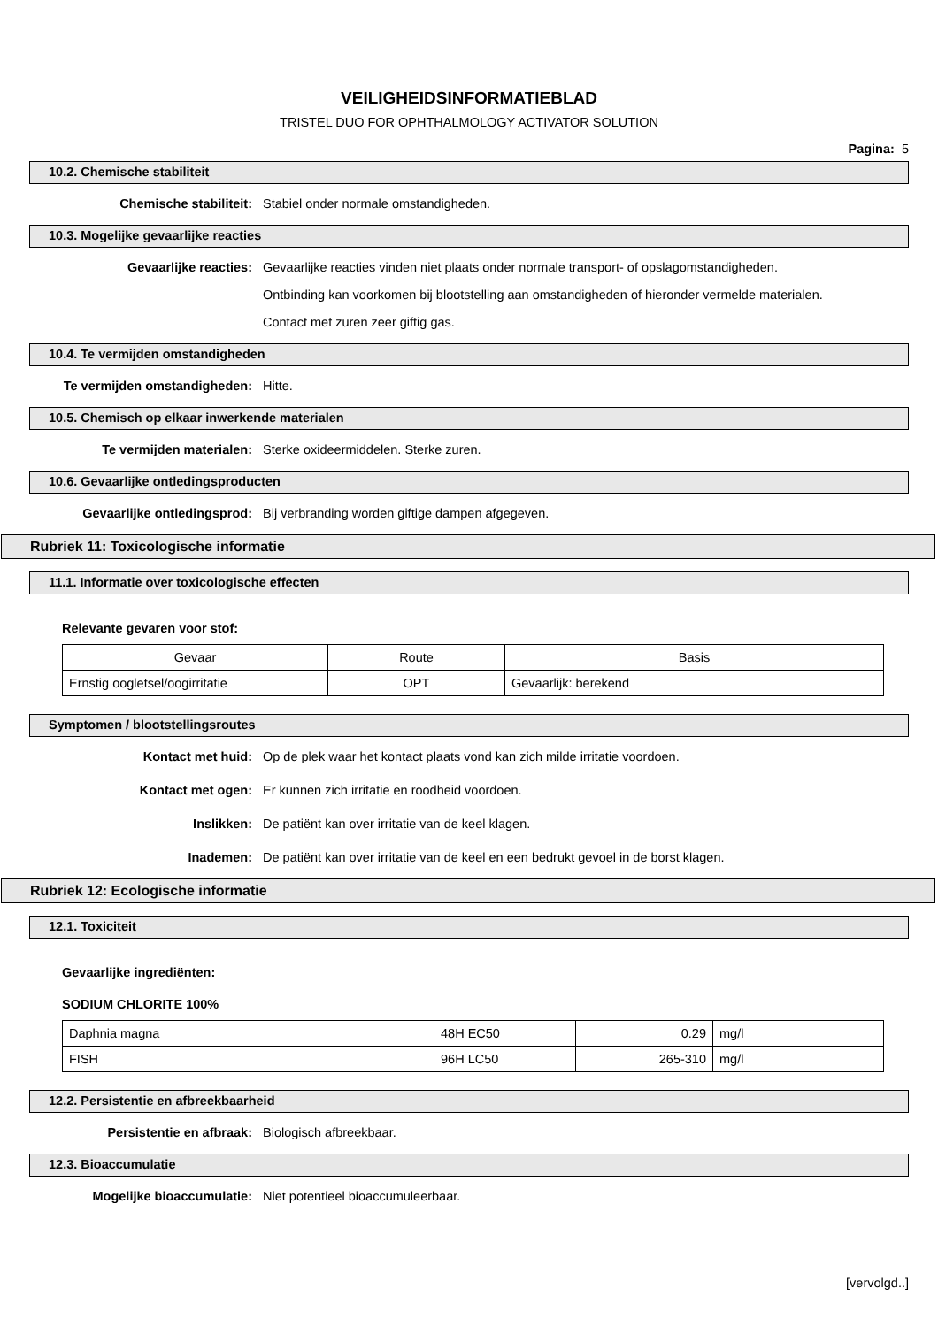VEILIGHEIDSINFORMATIEBLAD
TRISTEL DUO FOR OPHTHALMOLOGY ACTIVATOR SOLUTION
Pagina: 5
10.2. Chemische stabiliteit
Chemische stabiliteit:
Stabiel onder normale omstandigheden.
10.3. Mogelijke gevaarlijke reacties
Gevaarlijke reacties:
Gevaarlijke reacties vinden niet plaats onder normale transport- of opslagomstandigheden. Ontbinding kan voorkomen bij blootstelling aan omstandigheden of hieronder vermelde materialen. Contact met zuren zeer giftig gas.
10.4. Te vermijden omstandigheden
Te vermijden omstandigheden:
Hitte.
10.5. Chemisch op elkaar inwerkende materialen
Te vermijden materialen:
Sterke oxideermiddelen. Sterke zuren.
10.6. Gevaarlijke ontledingsproducten
Gevaarlijke ontledingsprod:
Bij verbranding worden giftige dampen afgegeven.
Rubriek 11: Toxicologische informatie
11.1. Informatie over toxicologische effecten
Relevante gevaren voor stof:
| Gevaar | Route | Basis |
| --- | --- | --- |
| Ernstig oogletsel/oogirritatie | OPT | Gevaarlijk: berekend |
Symptomen / blootstellingsroutes
Kontact met huid:
Op de plek waar het kontact plaats vond kan zich milde irritatie voordoen.
Kontact met ogen:
Er kunnen zich irritatie en roodheid voordoen.
Inslikken:
De patiënt kan over irritatie van de keel klagen.
Inademen:
De patiënt kan over irritatie van de keel en een bedrukt gevoel in de borst klagen.
Rubriek 12: Ecologische informatie
12.1. Toxiciteit
Gevaarlijke ingrediënten:
SODIUM CHLORITE 100%
| Daphnia magna | 48H EC50 | 0.29 | mg/l |
| FISH | 96H LC50 | 265-310 | mg/l |
12.2. Persistentie en afbreekbaarheid
Persistentie en afbraak:
Biologisch afbreekbaar.
12.3. Bioaccumulatie
Mogelijke bioaccumulatie:
Niet potentieel bioaccumuleerbaar.
[vervolgd..]